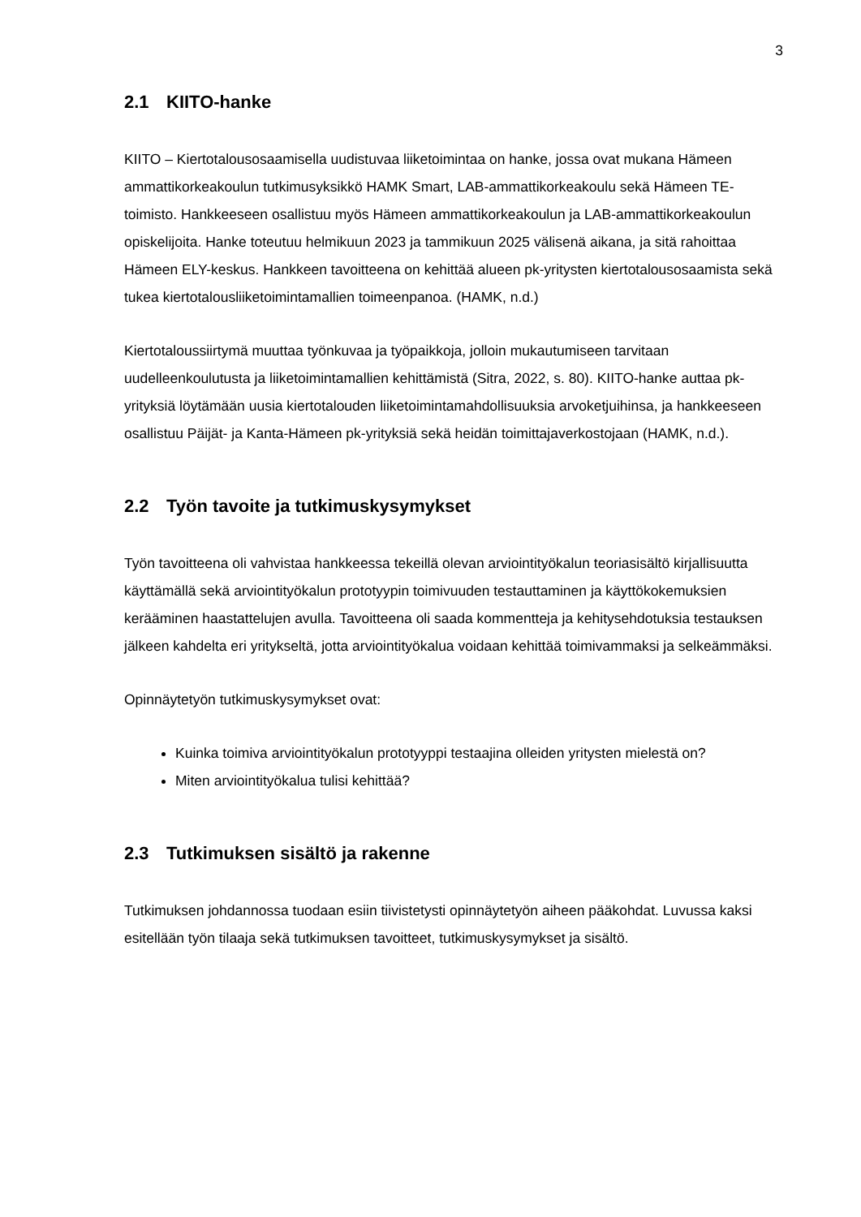3
2.1 KIITO-hanke
KIITO – Kiertotalousosaamisella uudistuvaa liiketoimintaa on hanke, jossa ovat mukana Hämeen ammattikorkeakoulun tutkimusyksikkö HAMK Smart, LAB-ammattikorkeakoulu sekä Hämeen TE-toimisto. Hankkeeseen osallistuu myös Hämeen ammattikorkeakoulun ja LAB-ammattikorkeakoulun opiskelijoita. Hanke toteutuu helmikuun 2023 ja tammikuun 2025 välisenä aikana, ja sitä rahoittaa Hämeen ELY-keskus. Hankkeen tavoitteena on kehittää alueen pk-yritysten kiertotalousosaamista sekä tukea kiertotalousliiketoimintamallien toimeenpanoa. (HAMK, n.d.)
Kiertotaloussiirtymä muuttaa työnkuvaa ja työpaikkoja, jolloin mukautumiseen tarvitaan uudelleenkoulutusta ja liiketoimintamallien kehittämistä (Sitra, 2022, s. 80). KIITO-hanke auttaa pk-yrityksiä löytämään uusia kiertotalouden liiketoimintamahdollisuuksia arvoketjuihinsa, ja hankkeeseen osallistuu Päijät- ja Kanta-Hämeen pk-yrityksiä sekä heidän toimittajaverkostojaan (HAMK, n.d.).
2.2 Työn tavoite ja tutkimuskysymykset
Työn tavoitteena oli vahvistaa hankkeessa tekeillä olevan arviointityökalun teoriasisältö kirjallisuutta käyttämällä sekä arviointityökalun prototyypin toimivuuden testauttaminen ja käyttökokemuksien kerääminen haastattelujen avulla. Tavoitteena oli saada kommentteja ja kehitysehdotuksia testauksen jälkeen kahdelta eri yritykseltä, jotta arviointityökalua voidaan kehittää toimivammaksi ja selkeämmäksi.
Opinnäytetyön tutkimuskysymykset ovat:
Kuinka toimiva arviointityökalun prototyyppi testaajina olleiden yritysten mielestä on?
Miten arviointityökalua tulisi kehittää?
2.3 Tutkimuksen sisältö ja rakenne
Tutkimuksen johdannossa tuodaan esiin tiivistetysti opinnäytetyön aiheen pääkohdat. Luvussa kaksi esitellään työn tilaaja sekä tutkimuksen tavoitteet, tutkimuskysymykset ja sisältö.